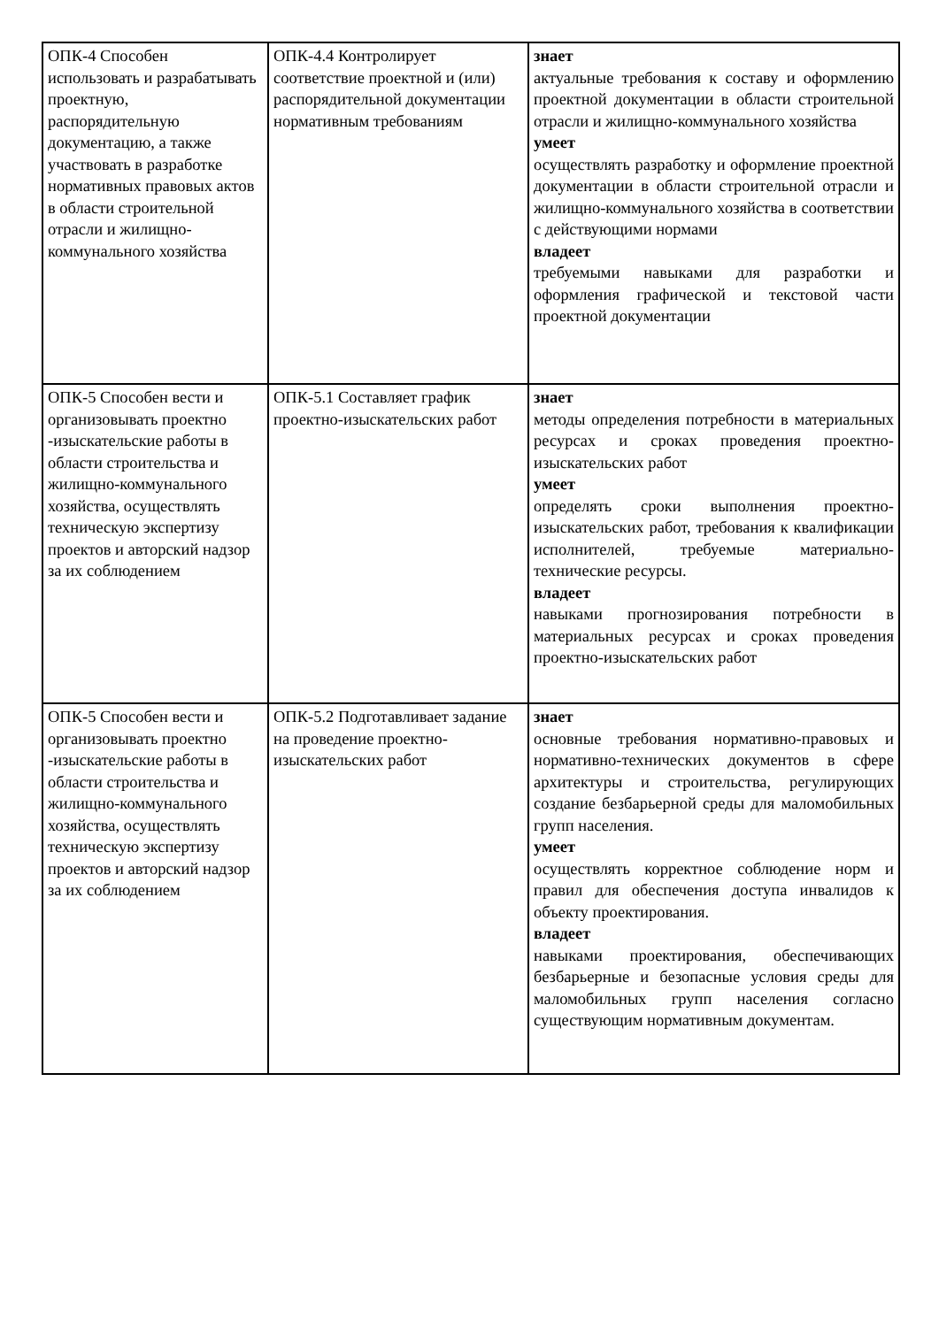| ОПК-4 Способен использовать и разрабатывать проектную, распорядительную документацию, а также участвовать в разработке нормативных правовых актов в области строительной отрасли и жилищно-коммунального хозяйства | ОПК-4.4 Контролирует соответствие проектной и (или) распорядительной документации нормативным требованиям | знает актуальные требования к составу и оформлению проектной документации в области строительной отрасли и жилищно-коммунального хозяйства умеет осуществлять разработку и оформление проектной документации в области строительной отрасли и жилищно-коммунального хозяйства в соответствии с действующими нормами владеет требуемыми навыками для разработки и оформления графической и текстовой части проектной документации |
| ОПК-5 Способен вести и организовывать проектно -изыскательские работы в области строительства и жилищно-коммунального хозяйства, осуществлять техническую экспертизу проектов и авторский надзор за их соблюдением | ОПК-5.1 Составляет график проектно-изыскательских работ | знает методы определения потребности в материальных ресурсах и сроках проведения проектно-изыскательских работ умеет определять сроки выполнения проектно-изыскательских работ, требования к квалификации исполнителей, требуемые материально-технические ресурсы. владеет навыками прогнозирования потребности в материальных ресурсах и сроках проведения проектно-изыскательских работ |
| ОПК-5 Способен вести и организовывать проектно -изыскательские работы в области строительства и жилищно-коммунального хозяйства, осуществлять техническую экспертизу проектов и авторский надзор за их соблюдением | ОПК-5.2 Подготавливает задание на проведение проектно-изыскательских работ | знает основные требования нормативно-правовых и нормативно-технических документов в сфере архитектуры и строительства, регулирующих создание безбарьерной среды для маломобильных групп населения. умеет осуществлять корректное соблюдение норм и правил для обеспечения доступа инвалидов к объекту проектирования. владеет навыками проектирования, обеспечивающих безбарьерные и безопасные условия среды для маломобильных групп населения согласно существующим нормативным документам. |